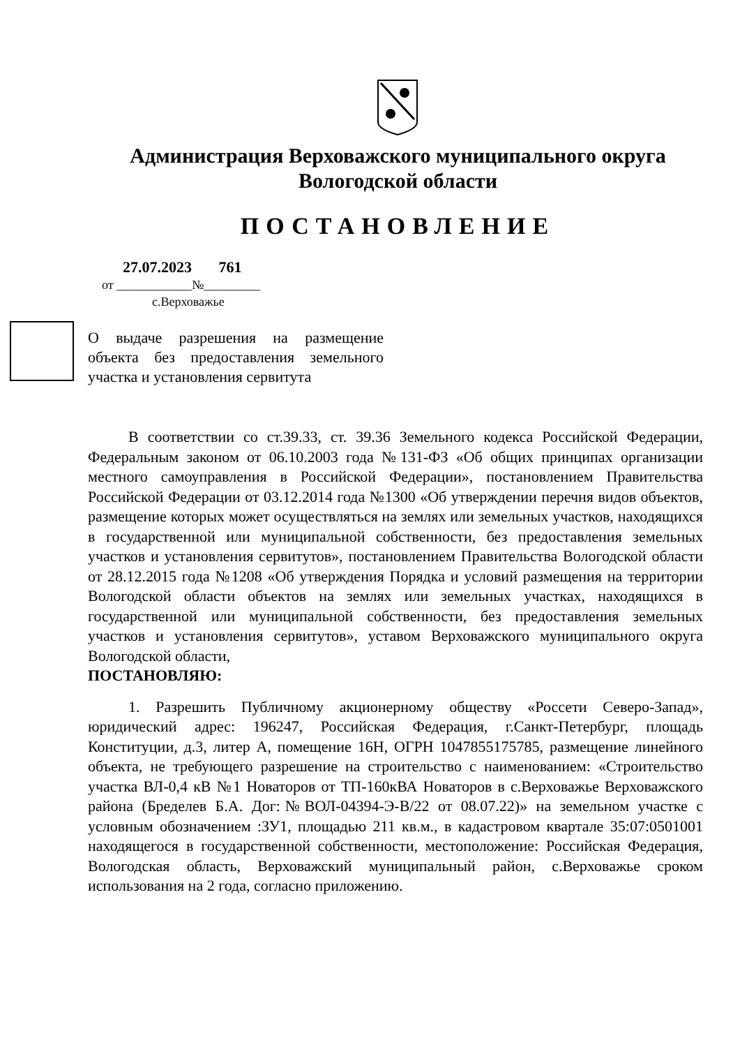Администрация Верховажского муниципального округа
Вологодской области
ПОСТАНОВЛЕНИЕ
27.07.2023 761
от ____________№_________
с.Верховажье
О выдаче разрешения на размещение объекта без предоставления земельного участка и установления сервитута
В соответствии со ст.39.33, ст. 39.36 Земельного кодекса Российской Федерации, Федеральным законом от 06.10.2003 года №131-ФЗ «Об общих принципах организации местного самоуправления в Российской Федерации», постановлением Правительства Российской Федерации от 03.12.2014 года №1300 «Об утверждении перечня видов объектов, размещение которых может осуществляться на землях или земельных участков, находящихся в государственной или муниципальной собственности, без предоставления земельных участков и установления сервитутов», постановлением Правительства Вологодской области от 28.12.2015 года №1208 «Об утверждения Порядка и условий размещения на территории Вологодской области объектов на землях или земельных участках, находящихся в государственной или муниципальной собственности, без предоставления земельных участков и установления сервитутов», уставом Верховажского муниципального округа Вологодской области,
ПОСТАНОВЛЯЮ:
1. Разрешить Публичному акционерному обществу «Россети Северо-Запад», юридический адрес: 196247, Российская Федерация, г.Санкт-Петербург, площадь Конституции, д.3, литер А, помещение 16Н, ОГРН 1047855175785, размещение линейного объекта, не требующего разрешение на строительство с наименованием: «Строительство участка ВЛ-0,4 кВ №1 Новаторов от ТП-160кВА Новаторов в с.Верховажье Верховажского района (Бределев Б.А. Дог:№ВОЛ-04394-Э-В/22 от 08.07.22)» на земельном участке с условным обозначением :ЗУ1, площадью 211 кв.м., в кадастровом квартале 35:07:0501001 находящегося в государственной собственности, местоположение: Российская Федерация, Вологодская область, Верховажский муниципальный район, с.Верховажье сроком использования на 2 года, согласно приложению.